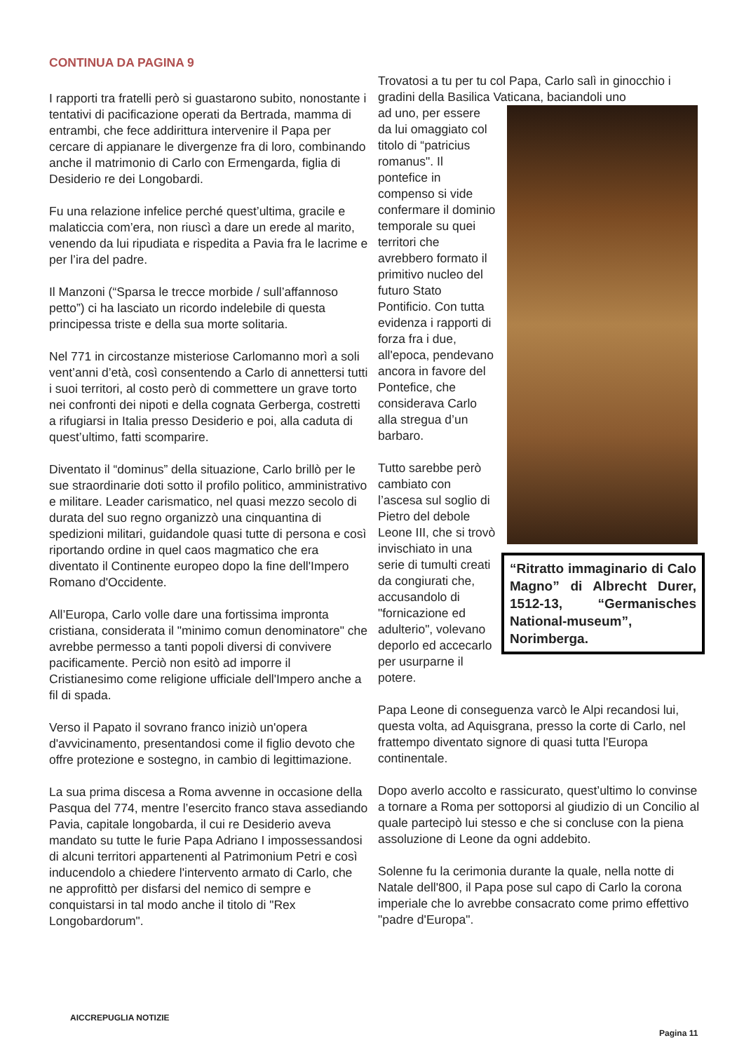CONTINUA DA PAGINA 9
I rapporti tra fratelli però si guastarono subito, nonostante i tentativi di pacificazione operati da Bertrada, mamma di entrambi, che fece addirittura intervenire il Papa per cercare di appianare le divergenze fra di loro, combinando anche il matrimonio di Carlo con Ermengarda, figlia di Desiderio re dei Longobardi.
Fu una relazione infelice perché quest’ultima, gracile e malaticcia com’era, non riuscì a dare un erede al marito, venendo da lui ripudiata e rispedita a Pavia fra le lacrime e per l’ira del padre.
Il Manzoni (“Sparsa le trecce morbide / sull’affannoso petto”) ci ha lasciato un ricordo indelebile di questa principessa triste e della sua morte solitaria.
Nel 771 in circostanze misteriose Carlomanno morì a soli vent’anni d’età, così consentendo a Carlo di annettersi tutti i suoi territori, al costo però di commettere un grave torto nei confronti dei nipoti e della cognata Gerberga, costretti a rifugiarsi in Italia presso Desiderio e poi, alla caduta di quest’ultimo, fatti scomparire.
Diventato il “dominus” della situazione, Carlo brillò per le sue straordinarie doti sotto il profilo politico, amministrativo e militare. Leader carismatico, nel quasi mezzo secolo di durata del suo regno organizzò una cinquantina di spedizioni militari, guidandole quasi tutte di persona e così riportando ordine in quel caos magmatico che era diventato il Continente europeo dopo la fine dell'Impero Romano d'Occidente.
All’Europa, Carlo volle dare una fortissima impronta cristiana, considerata il "minimo comun denominatore" che avrebbe permesso a tanti popoli diversi di convivere pacificamente. Perciò non esitò ad imporre il Cristianesimo come religione ufficiale dell'Impero anche a fil di spada.
Verso il Papato il sovrano franco iniziò un'opera d'avvicinamento, presentandosi come il figlio devoto che offre protezione e sostegno, in cambio di legittimazione.
La sua prima discesa a Roma avvenne in occasione della Pasqua del 774, mentre l’esercito franco stava assediando Pavia, capitale longobarda, il cui re Desiderio aveva mandato su tutte le furie Papa Adriano I impossessandosi di alcuni territori appartenenti al Patrimonium Petri e così inducendolo a chiedere l'intervento armato di Carlo, che ne approfittò per disfarsi del nemico di sempre e conquistarsi in tal modo anche il titolo di "Rex Longobardorum".
Trovatosi a tu per tu col Papa, Carlo salì in ginocchio i gradini della Basilica Vaticana, baciandoli uno
“Ritratto immaginario di Calo Magno” di Albrecht Durer, 1512-13, “Germanisches National-museum”, Norimberga.
ad uno, per essere da lui omaggiato col titolo di “patricius romanus". Il pontefice in compenso si vide confermare il dominio temporale su quei territori che avrebbero formato il primitivo nucleo del futuro Stato Pontificio. Con tutta evidenza i rapporti di forza fra i due, all'epoca, pendevano ancora in favore del Pontefice, che considerava Carlo alla stregua d’un barbaro.
Tutto sarebbe però cambiato con l’ascesa sul soglio di Pietro del debole Leone III, che si trovò invischiato in una serie di tumulti creati da congiurati che, accusandolo di "fornicazione ed adulterio", volevano deporlo ed accecarlo per usurparne il potere.
Papa Leone di conseguenza varcò le Alpi recandosi lui, questa volta, ad Aquisgrana, presso la corte di Carlo, nel frattempo diventato signore di quasi tutta l'Europa continentale.
Dopo averlo accolto e rassicurato, quest’ultimo lo convinse a tornare a Roma per sottoporsi al giudizio di un Concilio al quale partecipò lui stesso e che si concluse con la piena assoluzione di Leone da ogni addebito.
Solenne fu la cerimonia durante la quale, nella notte di Natale dell'800, il Papa pose sul capo di Carlo la corona imperiale che lo avrebbe consacrato come primo effettivo "padre d'Europa".
AICCREPUGLIA NOTIZIE
Pagina 11